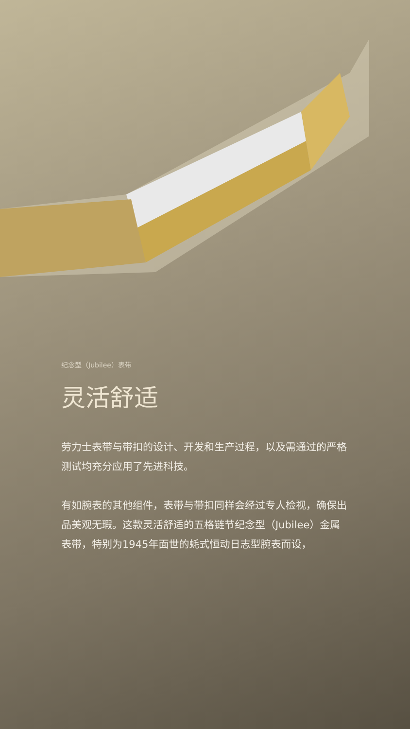纪念型（Jubilee）表带
灵活舒适
劳力士表带与带扣的设计、开发和生产过程，以及需通过的严格测试均充分应用了先进科技。
有如腕表的其他组件，表带与带扣同样会经过专人检视，确保出品美观无瑕。这款灵活舒适的五格链节纪念型（Jubilee）金属表带，特别为1945年面世的蚝式恒动日志型腕表而设，